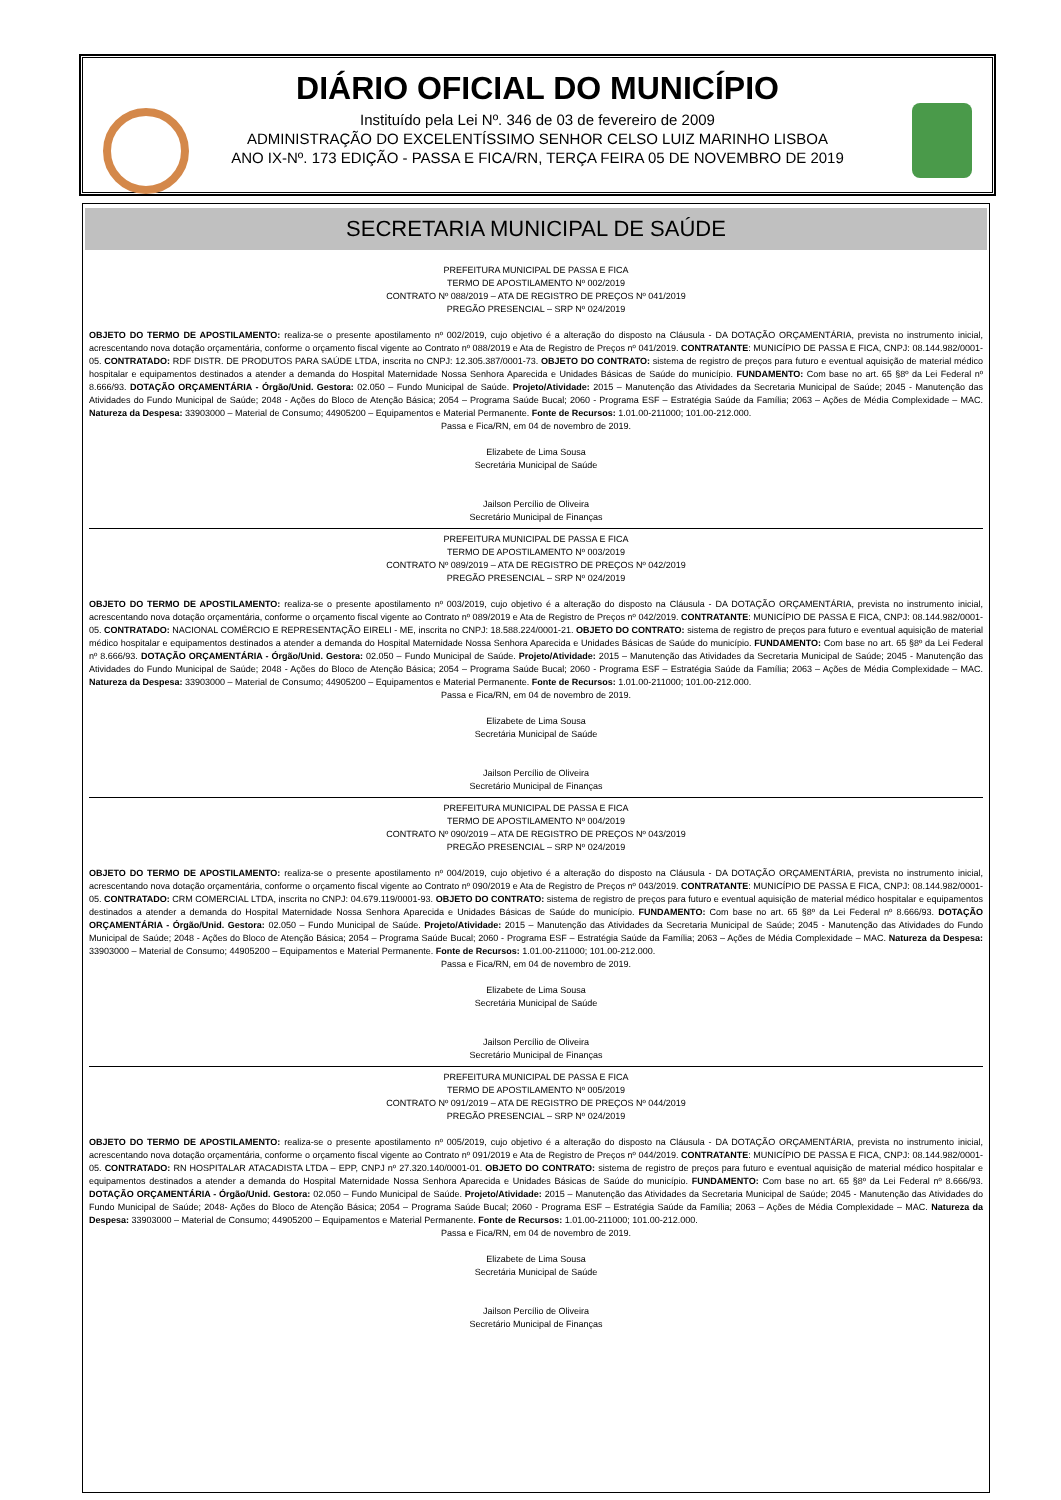DIÁRIO OFICIAL DO MUNICÍPIO
Instituído pela Lei Nº. 346 de 03 de fevereiro de 2009
ADMINISTRAÇÃO DO EXCELENTÍSSIMO SENHOR CELSO LUIZ MARINHO LISBOA
ANO IX-Nº. 173 EDIÇÃO - PASSA E FICA/RN, TERÇA FEIRA 05 DE NOVEMBRO DE 2019
SECRETARIA MUNICIPAL DE SAÚDE
PREFEITURA MUNICIPAL DE PASSA E FICA
TERMO DE APOSTILAMENTO Nº 002/2019
CONTRATO Nº 088/2019 – ATA DE REGISTRO DE PREÇOS Nº 041/2019
PREGÃO PRESENCIAL – SRP Nº 024/2019
OBJETO DO TERMO DE APOSTILAMENTO: realiza-se o presente apostilamento nº 002/2019, cujo objetivo é a alteração do disposto na Cláusula - DA DOTAÇÃO ORÇAMENTÁRIA, prevista no instrumento inicial, acrescentando nova dotação orçamentária, conforme o orçamento fiscal vigente ao Contrato nº 088/2019 e Ata de Registro de Preços nº 041/2019. CONTRATANTE: MUNICÍPIO DE PASSA E FICA, CNPJ: 08.144.982/0001-05. CONTRATADO: RDF DISTR. DE PRODUTOS PARA SAÚDE LTDA, inscrita no CNPJ: 12.305.387/0001-73. OBJETO DO CONTRATO: sistema de registro de preços para futuro e eventual aquisição de material médico hospitalar e equipamentos destinados a atender a demanda do Hospital Maternidade Nossa Senhora Aparecida e Unidades Básicas de Saúde do município. FUNDAMENTO: Com base no art. 65 §8º da Lei Federal nº 8.666/93. DOTAÇÃO ORÇAMENTÁRIA - Órgão/Unid. Gestora: 02.050 – Fundo Municipal de Saúde. Projeto/Atividade: 2015 – Manutenção das Atividades da Secretaria Municipal de Saúde; 2045 - Manutenção das Atividades do Fundo Municipal de Saúde; 2048 - Ações do Bloco de Atenção Básica; 2054 – Programa Saúde Bucal; 2060 - Programa ESF – Estratégia Saúde da Família; 2063 – Ações de Média Complexidade – MAC. Natureza da Despesa: 33903000 – Material de Consumo; 44905200 – Equipamentos e Material Permanente. Fonte de Recursos: 1.01.00-211000; 101.00-212.000.
Passa e Fica/RN, em 04 de novembro de 2019.
Elizabete de Lima Sousa
Secretária Municipal de Saúde
Jailson Percílio de Oliveira
Secretário Municipal de Finanças
PREFEITURA MUNICIPAL DE PASSA E FICA
TERMO DE APOSTILAMENTO Nº 003/2019
CONTRATO Nº 089/2019 – ATA DE REGISTRO DE PREÇOS Nº 042/2019
PREGÃO PRESENCIAL – SRP Nº 024/2019
OBJETO DO TERMO DE APOSTILAMENTO: realiza-se o presente apostilamento nº 003/2019, cujo objetivo é a alteração do disposto na Cláusula - DA DOTAÇÃO ORÇAMENTÁRIA, prevista no instrumento inicial, acrescentando nova dotação orçamentária, conforme o orçamento fiscal vigente ao Contrato nº 089/2019 e Ata de Registro de Preços nº 042/2019. CONTRATANTE: MUNICÍPIO DE PASSA E FICA, CNPJ: 08.144.982/0001-05. CONTRATADO: NACIONAL COMÉRCIO E REPRESENTAÇÃO EIRELI - ME, inscrita no CNPJ: 18.588.224/0001-21. OBJETO DO CONTRATO: sistema de registro de preços para futuro e eventual aquisição de material médico hospitalar e equipamentos destinados a atender a demanda do Hospital Maternidade Nossa Senhora Aparecida e Unidades Básicas de Saúde do município. FUNDAMENTO: Com base no art. 65 §8º da Lei Federal nº 8.666/93. DOTAÇÃO ORÇAMENTÁRIA - Órgão/Unid. Gestora: 02.050 – Fundo Municipal de Saúde. Projeto/Atividade: 2015 – Manutenção das Atividades da Secretaria Municipal de Saúde; 2045 - Manutenção das Atividades do Fundo Municipal de Saúde; 2048 - Ações do Bloco de Atenção Básica; 2054 – Programa Saúde Bucal; 2060 - Programa ESF – Estratégia Saúde da Família; 2063 – Ações de Média Complexidade – MAC. Natureza da Despesa: 33903000 – Material de Consumo; 44905200 – Equipamentos e Material Permanente. Fonte de Recursos: 1.01.00-211000; 101.00-212.000.
Passa e Fica/RN, em 04 de novembro de 2019.
Elizabete de Lima Sousa
Secretária Municipal de Saúde
Jailson Percílio de Oliveira
Secretário Municipal de Finanças
PREFEITURA MUNICIPAL DE PASSA E FICA
TERMO DE APOSTILAMENTO Nº 004/2019
CONTRATO Nº 090/2019 – ATA DE REGISTRO DE PREÇOS Nº 043/2019
PREGÃO PRESENCIAL – SRP Nº 024/2019
OBJETO DO TERMO DE APOSTILAMENTO: realiza-se o presente apostilamento nº 004/2019, cujo objetivo é a alteração do disposto na Cláusula - DA DOTAÇÃO ORÇAMENTÁRIA, prevista no instrumento inicial, acrescentando nova dotação orçamentária, conforme o orçamento fiscal vigente ao Contrato nº 090/2019 e Ata de Registro de Preços nº 043/2019. CONTRATANTE: MUNICÍPIO DE PASSA E FICA, CNPJ: 08.144.982/0001-05. CONTRATADO: CRM COMERCIAL LTDA, inscrita no CNPJ: 04.679.119/0001-93. OBJETO DO CONTRATO: sistema de registro de preços para futuro e eventual aquisição de material médico hospitalar e equipamentos destinados a atender a demanda do Hospital Maternidade Nossa Senhora Aparecida e Unidades Básicas de Saúde do município. FUNDAMENTO: Com base no art. 65 §8º da Lei Federal nº 8.666/93. DOTAÇÃO ORÇAMENTÁRIA - Órgão/Unid. Gestora: 02.050 – Fundo Municipal de Saúde. Projeto/Atividade: 2015 – Manutenção das Atividades da Secretaria Municipal de Saúde; 2045 - Manutenção das Atividades do Fundo Municipal de Saúde; 2048 - Ações do Bloco de Atenção Básica; 2054 – Programa Saúde Bucal; 2060 - Programa ESF – Estratégia Saúde da Família; 2063 – Ações de Média Complexidade – MAC. Natureza da Despesa: 33903000 – Material de Consumo; 44905200 – Equipamentos e Material Permanente. Fonte de Recursos: 1.01.00-211000; 101.00-212.000.
Passa e Fica/RN, em 04 de novembro de 2019.
Elizabete de Lima Sousa
Secretária Municipal de Saúde
Jailson Percílio de Oliveira
Secretário Municipal de Finanças
PREFEITURA MUNICIPAL DE PASSA E FICA
TERMO DE APOSTILAMENTO Nº 005/2019
CONTRATO Nº 091/2019 – ATA DE REGISTRO DE PREÇOS Nº 044/2019
PREGÃO PRESENCIAL – SRP Nº 024/2019
OBJETO DO TERMO DE APOSTILAMENTO: realiza-se o presente apostilamento nº 005/2019, cujo objetivo é a alteração do disposto na Cláusula - DA DOTAÇÃO ORÇAMENTÁRIA, prevista no instrumento inicial, acrescentando nova dotação orçamentária, conforme o orçamento fiscal vigente ao Contrato nº 091/2019 e Ata de Registro de Preços nº 044/2019. CONTRATANTE: MUNICÍPIO DE PASSA E FICA, CNPJ: 08.144.982/0001-05. CONTRATADO: RN HOSPITALAR ATACADISTA LTDA – EPP, CNPJ nº 27.320.140/0001-01. OBJETO DO CONTRATO: sistema de registro de preços para futuro e eventual aquisição de material médico hospitalar e equipamentos destinados a atender a demanda do Hospital Maternidade Nossa Senhora Aparecida e Unidades Básicas de Saúde do município. FUNDAMENTO: Com base no art. 65 §8º da Lei Federal nº 8.666/93. DOTAÇÃO ORÇAMENTÁRIA - Órgão/Unid. Gestora: 02.050 – Fundo Municipal de Saúde. Projeto/Atividade: 2015 – Manutenção das Atividades da Secretaria Municipal de Saúde; 2045 - Manutenção das Atividades do Fundo Municipal de Saúde; 2048- Ações do Bloco de Atenção Básica; 2054 – Programa Saúde Bucal; 2060 - Programa ESF – Estratégia Saúde da Família; 2063 – Ações de Média Complexidade – MAC. Natureza da Despesa: 33903000 – Material de Consumo; 44905200 – Equipamentos e Material Permanente. Fonte de Recursos: 1.01.00-211000; 101.00-212.000.
Passa e Fica/RN, em 04 de novembro de 2019.
Elizabete de Lima Sousa
Secretária Municipal de Saúde
Jailson Percílio de Oliveira
Secretário Municipal de Finanças